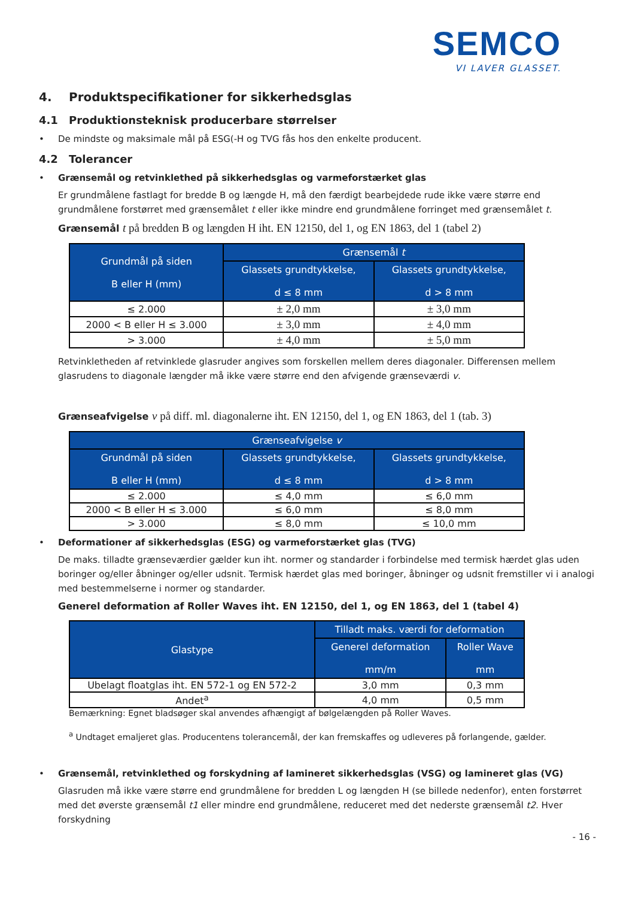SEMCO
VI LAVER GLASSET.
4. Produktspecifikationer for sikkerhedsglas
4.1 Produktionsteknisk producerbare størrelser
• De mindste og maksimale mål på ESG(-H og TVG fås hos den enkelte producent.
4.2 Tolerancer
• Grænsemål og retvinklethed på sikkerhedsglas og varmeforstærket glas
Er grundmålene fastlagt for bredde B og længde H, må den færdigt bearbejdede rude ikke være større end grundmålene forstørret med grænsemålet t eller ikke mindre end grundmålene forringet med grænsemålet t.
Grænsemål t på bredden B og længden H iht. EN 12150, del 1, og EN 1863, del 1 (tabel 2)
| Grundmål på siden B eller H (mm) | Grænsemål t | |
| --- | --- | --- |
| | Glassets grundtykkelse, d ≤ 8 mm | Glassets grundtykkelse, d > 8 mm |
| ≤ 2.000 | ± 2,0 mm | ± 3,0 mm |
| 2000 < B eller H ≤ 3.000 | ± 3,0 mm | ± 4,0 mm |
| > 3.000 | ± 4,0 mm | ± 5,0 mm |
Retvinkletheden af retvinklede glasruder angives som forskellen mellem deres diagonaler. Differensen mellem glasrudens to diagonale længder må ikke være større end den afvigende grænseværdi v.
Grænseafvigelse v på diff. ml. diagonalerne iht. EN 12150, del 1, og EN 1863, del 1 (tab. 3)
| Grænseafvigelse v | | |
| --- | --- | --- |
| Grundmål på siden B eller H (mm) | Glassets grundtykkelse, d ≤ 8 mm | Glassets grundtykkelse, d > 8 mm |
| ≤ 2.000 | ≤ 4,0 mm | ≤ 6,0 mm |
| 2000 < B eller H ≤ 3.000 | ≤ 6,0 mm | ≤ 8,0 mm |
| > 3.000 | ≤ 8,0 mm | ≤ 10,0 mm |
• Deformationer af sikkerhedsglas (ESG) og varmeforstærket glas (TVG)
De maks. tilladte grænseværdier gælder kun iht. normer og standarder i forbindelse med termisk hærdet glas uden boringer og/eller åbninger og/eller udsnit. Termisk hærdet glas med boringer, åbninger og udsnit fremstiller vi i analogi med bestemmelserne i normer og standarder.
Generel deformation af Roller Waves iht. EN 12150, del 1, og EN 1863, del 1 (tabel 4)
| Glastype | Tilladt maks. værdi for deformation | |
| --- | --- | --- |
| | Generel deformation mm/m | Roller Wave mm |
| Ubelagt floatglas iht. EN 572-1 og EN 572-2 | 3,0 mm | 0,3 mm |
| Andet<sup>a</sup> | 4,0 mm | 0,5 mm |
Bemærkning: Egnet bladsøger skal anvendes afhængigt af bølgelængden på Roller Waves.
<sup>a</sup> Undtaget emaljeret glas. Producentens tolerancemål, der kan fremskaffes og udleveres på forlangende, gælder.
• Grænsemål, retvinklethed og forskydning af lamineret sikkerhedsglas (VSG) og lamineret glas (VG)
Glasruden må ikke være større end grundmålene for bredden L og længden H (se billede nedenfor), enten forstørret med det øverste grænsemål t1 eller mindre end grundmålene, reduceret med det nederste grænsemål t2. Hver forskydning
- 16 -